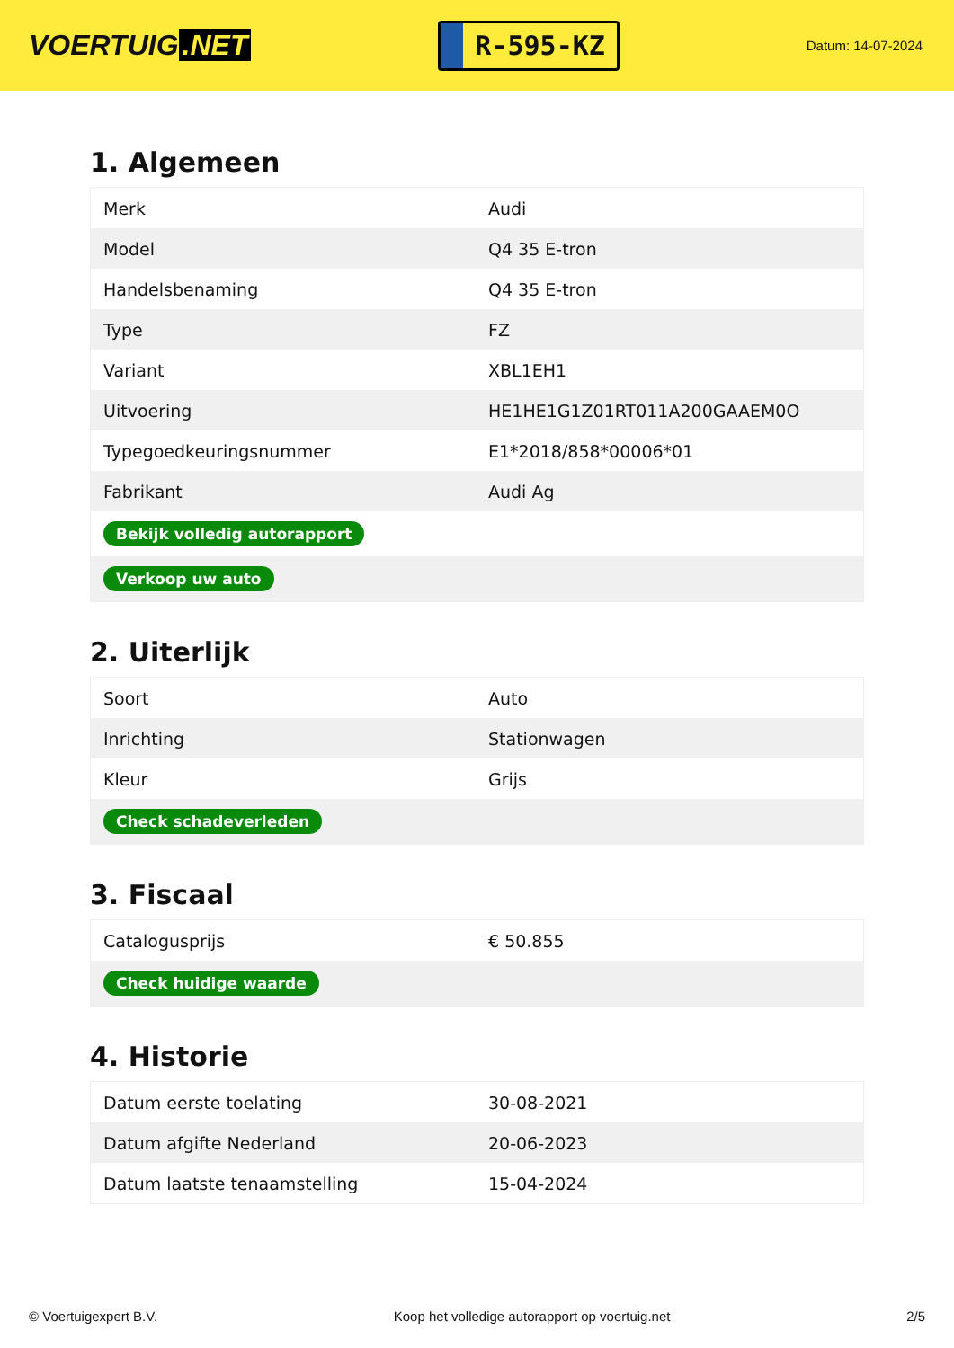VOERTUIG.NET
R-595-KZ
Datum: 14-07-2024
1. Algemeen
| Merk | Audi |
| Model | Q4 35 E-tron |
| Handelsbenaming | Q4 35 E-tron |
| Type | FZ |
| Variant | XBL1EH1 |
| Uitvoering | HE1HE1G1Z01RT011A200GAAEM0O |
| Typegoedkeuringsnummer | E1*2018/858*00006*01 |
| Fabrikant | Audi Ag |
| Bekijk volledig autorapport | |
| Verkoop uw auto | |
2. Uiterlijk
| Soort | Auto |
| Inrichting | Stationwagen |
| Kleur | Grijs |
| Check schadeverleden | |
3. Fiscaal
| Catalogusprijs | € 50.855 |
| Check huidige waarde | |
4. Historie
| Datum eerste toelating | 30-08-2021 |
| Datum afgifte Nederland | 20-06-2023 |
| Datum laatste tenaamstelling | 15-04-2024 |
© Voertuigexpert B.V. Koop het volledige autorapport op voertuig.net 2/5